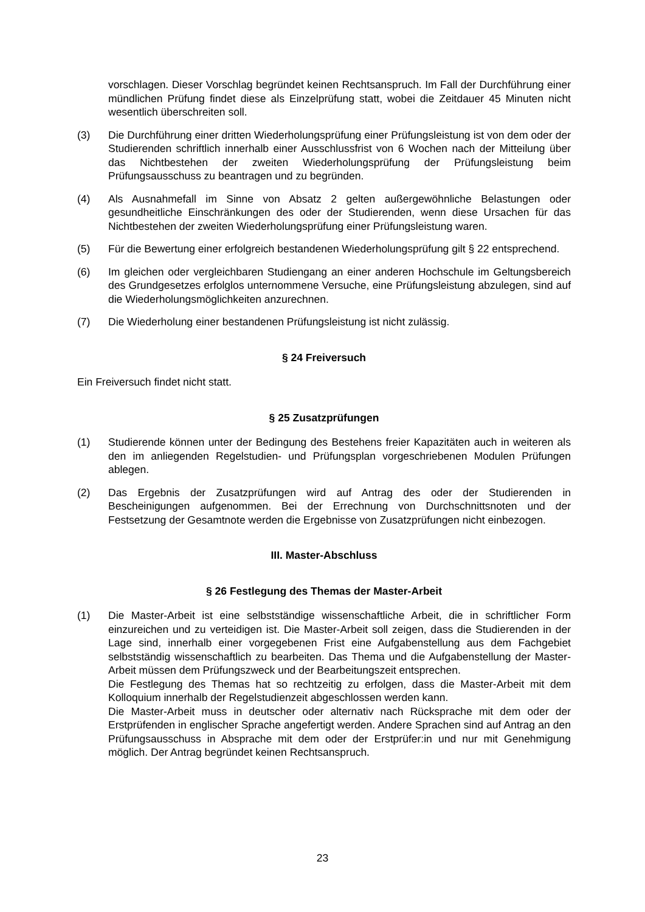vorschlagen. Dieser Vorschlag begründet keinen Rechtsanspruch. Im Fall der Durchführung einer mündlichen Prüfung findet diese als Einzelprüfung statt, wobei die Zeitdauer 45 Minuten nicht wesentlich überschreiten soll.
(3) Die Durchführung einer dritten Wiederholungsprüfung einer Prüfungsleistung ist von dem oder der Studierenden schriftlich innerhalb einer Ausschlussfrist von 6 Wochen nach der Mitteilung über das Nichtbestehen der zweiten Wiederholungsprüfung der Prüfungsleistung beim Prüfungsausschuss zu beantragen und zu begründen.
(4) Als Ausnahmefall im Sinne von Absatz 2 gelten außergewöhnliche Belastungen oder gesundheitliche Einschränkungen des oder der Studierenden, wenn diese Ursachen für das Nichtbestehen der zweiten Wiederholungsprüfung einer Prüfungsleistung waren.
(5) Für die Bewertung einer erfolgreich bestandenen Wiederholungsprüfung gilt § 22 entsprechend.
(6) Im gleichen oder vergleichbaren Studiengang an einer anderen Hochschule im Geltungsbereich des Grundgesetzes erfolglos unternommene Versuche, eine Prüfungsleistung abzulegen, sind auf die Wiederholungsmöglichkeiten anzurechnen.
(7) Die Wiederholung einer bestandenen Prüfungsleistung ist nicht zulässig.
§ 24 Freiversuch
Ein Freiversuch findet nicht statt.
§ 25 Zusatzprüfungen
(1) Studierende können unter der Bedingung des Bestehens freier Kapazitäten auch in weiteren als den im anliegenden Regelstudien- und Prüfungsplan vorgeschriebenen Modulen Prüfungen ablegen.
(2) Das Ergebnis der Zusatzprüfungen wird auf Antrag des oder der Studierenden in Bescheinigungen aufgenommen. Bei der Errechnung von Durchschnittsnoten und der Festsetzung der Gesamtnote werden die Ergebnisse von Zusatzprüfungen nicht einbezogen.
III. Master-Abschluss
§ 26 Festlegung des Themas der Master-Arbeit
(1) Die Master-Arbeit ist eine selbstständige wissenschaftliche Arbeit, die in schriftlicher Form einzureichen und zu verteidigen ist. Die Master-Arbeit soll zeigen, dass die Studierenden in der Lage sind, innerhalb einer vorgegebenen Frist eine Aufgabenstellung aus dem Fachgebiet selbstständig wissenschaftlich zu bearbeiten. Das Thema und die Aufgabenstellung der Master-Arbeit müssen dem Prüfungszweck und der Bearbeitungszeit entsprechen.
Die Festlegung des Themas hat so rechtzeitig zu erfolgen, dass die Master-Arbeit mit dem Kolloquium innerhalb der Regelstudienzeit abgeschlossen werden kann.
Die Master-Arbeit muss in deutscher oder alternativ nach Rücksprache mit dem oder der Erstprüfenden in englischer Sprache angefertigt werden. Andere Sprachen sind auf Antrag an den Prüfungsausschuss in Absprache mit dem oder der Erstprüfer:in und nur mit Genehmigung möglich. Der Antrag begründet keinen Rechtsanspruch.
23